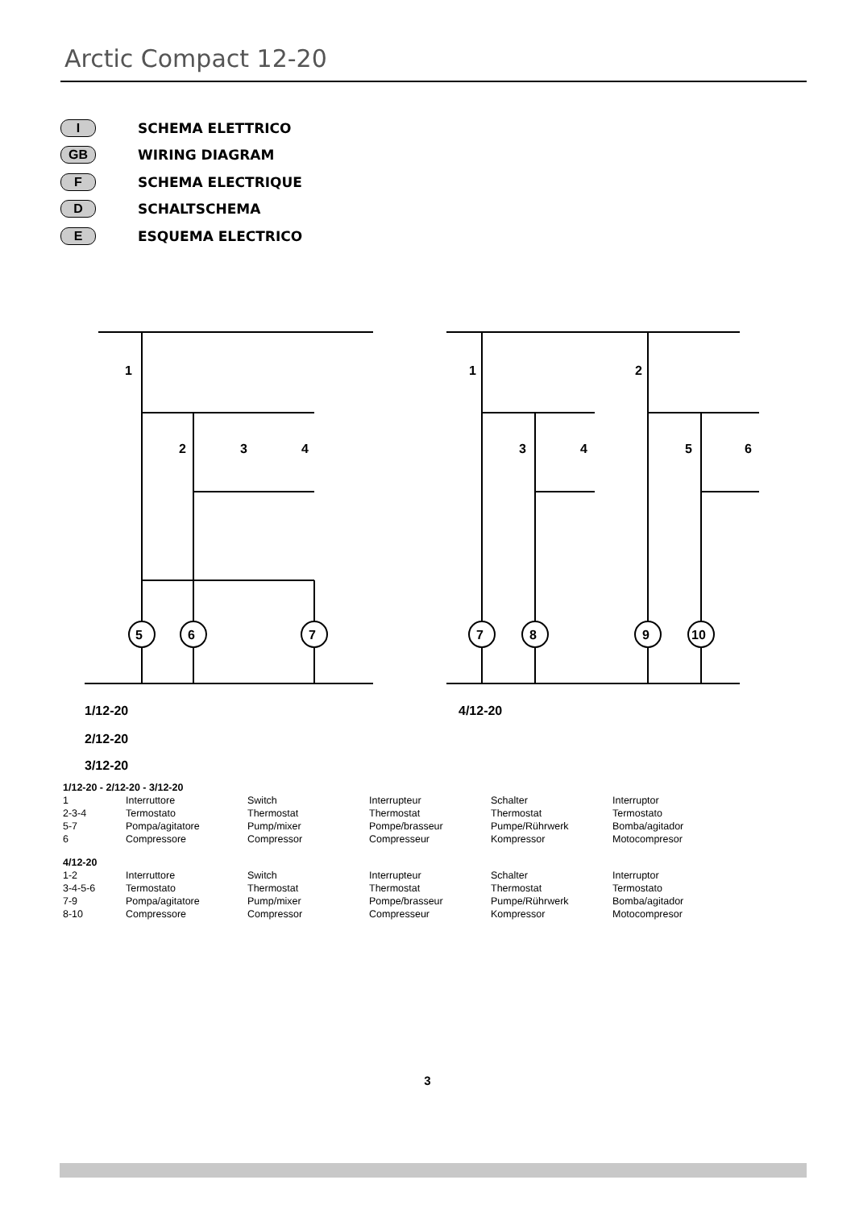Arctic Compact 12-20
I SCHEMA ELETTRICO
GB WIRING DIAGRAM
F SCHEMA ELECTRIQUE
D SCHALTSCHEMA
E ESQUEMA ELECTRICO
5
6
7
7
8
9
10
1
2
3
4
1
2
3
4
5
6
1/12-20
2/12-20
3/12-20
4/12-20
| 1/12-20 - 2/12-20 - 3/12-20 | | | | | |
| 1 | Interruttore | Switch | Interrupteur | Schalter | Interruptor |
| 2-3-4 | Termostato | Thermostat | Thermostat | Thermostat | Termostato |
| 5-7 | Pompa/agitatore | Pump/mixer | Pompe/brasseur | Pumpe/Rührwerk | Bomba/agitador |
| 6 | Compressore | Compressor | Compresseur | Kompressor | Motocompresor |
| 4/12-20 | | | | | |
| 1-2 | Interruttore | Switch | Interrupteur | Schalter | Interruptor |
| 3-4-5-6 | Termostato | Thermostat | Thermostat | Thermostat | Termostato |
| 7-9 | Pompa/agitatore | Pump/mixer | Pompe/brasseur | Pumpe/Rührwerk | Bomba/agitador |
| 8-10 | Compressore | Compressor | Compresseur | Kompressor | Motocompresor |
3